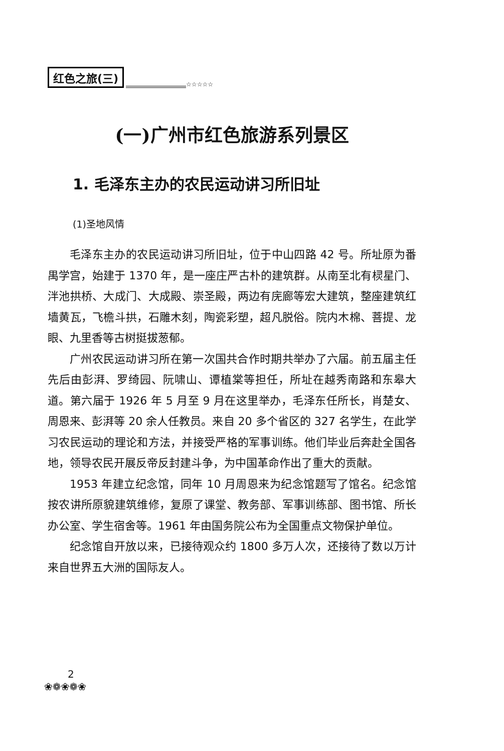红色之旅(三) ☆☆☆☆☆
(一)广州市红色旅游系列景区
1. 毛泽东主办的农民运动讲习所旧址
(1)圣地风情
毛泽东主办的农民运动讲习所旧址，位于中山四路 42 号。所址原为番禺学宫，始建于 1370 年，是一座庄严古朴的建筑群。从南至北有棂星门、泮池拱桥、大成门、大成殿、崇圣殿，两边有庑廊等宏大建筑，整座建筑红墙黄瓦，飞檐斗拱，石雕木刻，陶瓷彩塑，超凡脱俗。院内木棉、菩提、龙眼、九里香等古树挺拔葱郁。
广州农民运动讲习所在第一次国共合作时期共举办了六届。前五届主任先后由彭湃、罗绮园、阮啸山、谭植棠等担任，所址在越秀南路和东皋大道。第六届于 1926 年 5 月至 9 月在这里举办，毛泽东任所长，肖楚女、周恩来、彭湃等 20 余人任教员。来自 20 多个省区的 327 名学生，在此学习农民运动的理论和方法，并接受严格的军事训练。他们毕业后奔赴全国各地，领导农民开展反帝反封建斗争，为中国革命作出了重大的贡献。
1953 年建立纪念馆，同年 10 月周恩来为纪念馆题写了馆名。纪念馆按农讲所原貌建筑维修，复原了课堂、教务部、军事训练部、图书馆、所长办公室、学生宿舍等。1961 年由国务院公布为全国重点文物保护单位。
纪念馆自开放以来，已接待观众约 1800 多万人次，还接待了数以万计来自世界五大洲的国际友人。
2
❀❁❀❁❀